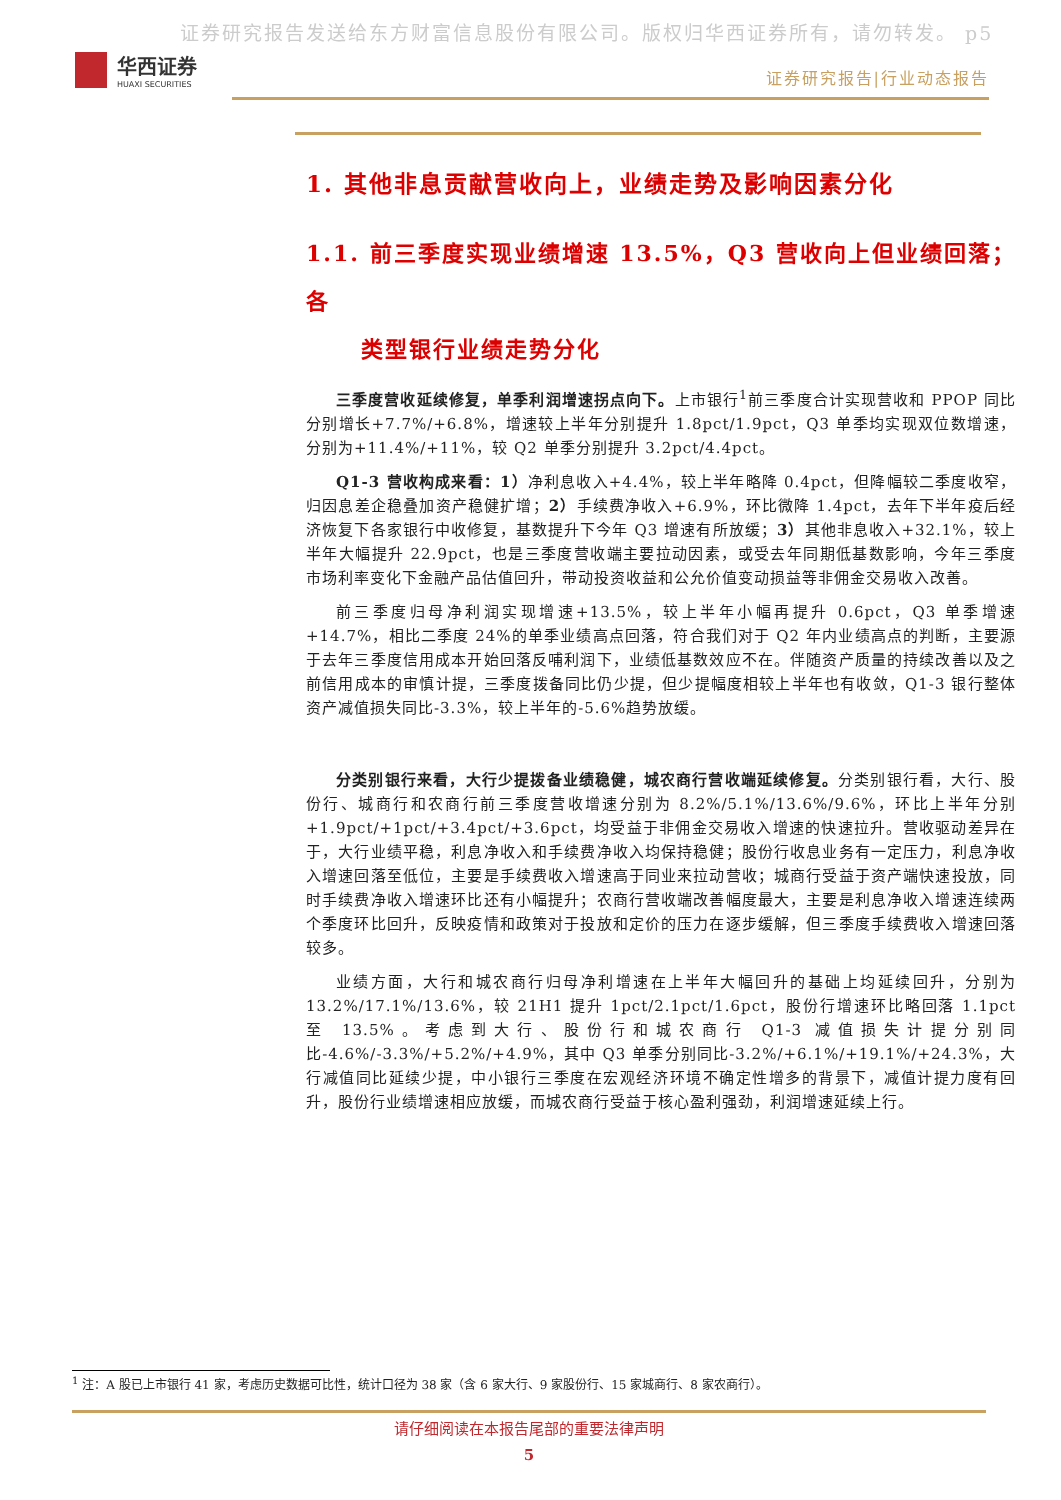证券研究报告发送给东方财富信息股份有限公司。版权归华西证券所有，请勿转发。 p5
华西证券
HUAXI SECURITIES
证券研究报告|行业动态报告
1. 其他非息贡献营收向上，业绩走势及影响因素分化
1.1. 前三季度实现业绩增速 13.5%，Q3 营收向上但业绩回落；各
类型银行业绩走势分化
三季度营收延续修复，单季利润增速拐点向下。上市银行<sup>1</sup>前三季度合计实现营收和 PPOP 同比分别增长+7.7%/+6.8%，增速较上半年分别提升 1.8pct/1.9pct，Q3 单季均实现双位数增速，分别为+11.4%/+11%，较 Q2 单季分别提升 3.2pct/4.4pct。
Q1-3 营收构成来看：1）净利息收入+4.4%，较上半年略降 0.4pct，但降幅较二季度收窄，归因息差企稳叠加资产稳健扩增；2）手续费净收入+6.9%，环比微降 1.4pct，去年下半年疫后经济恢复下各家银行中收修复，基数提升下今年 Q3 增速有所放缓；3）其他非息收入+32.1%，较上半年大幅提升 22.9pct，也是三季度营收端主要拉动因素，或受去年同期低基数影响，今年三季度市场利率变化下金融产品估值回升，带动投资收益和公允价值变动损益等非佣金交易收入改善。
前三季度归母净利润实现增速+13.5%，较上半年小幅再提升 0.6pct，Q3 单季增速+14.7%，相比二季度 24%的单季业绩高点回落，符合我们对于 Q2 年内业绩高点的判断，主要源于去年三季度信用成本开始回落反哺利润下，业绩低基数效应不在。伴随资产质量的持续改善以及之前信用成本的审慎计提，三季度拨备同比仍少提，但少提幅度相较上半年也有收敛，Q1-3 银行整体资产减值损失同比-3.3%，较上半年的-5.6%趋势放缓。
分类别银行来看，大行少提拨备业绩稳健，城农商行营收端延续修复。分类别银行看，大行、股份行、城商行和农商行前三季度营收增速分别为 8.2%/5.1%/13.6%/9.6%，环比上半年分别+1.9pct/+1pct/+3.4pct/+3.6pct，均受益于非佣金交易收入增速的快速拉升。营收驱动差异在于，大行业绩平稳，利息净收入和手续费净收入均保持稳健；股份行收息业务有一定压力，利息净收入增速回落至低位，主要是手续费收入增速高于同业来拉动营收；城商行受益于资产端快速投放，同时手续费净收入增速环比还有小幅提升；农商行营收端改善幅度最大，主要是利息净收入增速连续两个季度环比回升，反映疫情和政策对于投放和定价的压力在逐步缓解，但三季度手续费收入增速回落较多。
业绩方面，大行和城农商行归母净利增速在上半年大幅回升的基础上均延续回升，分别为 13.2%/17.1%/13.6%，较 21H1 提升 1pct/2.1pct/1.6pct，股份行增速环比略回落 1.1pct 至 13.5%。考虑到大行、股份行和城农商行 Q1-3 减值损失计提分别同比-4.6%/-3.3%/+5.2%/+4.9%，其中 Q3 单季分别同比-3.2%/+6.1%/+19.1%/+24.3%，大行减值同比延续少提，中小银行三季度在宏观经济环境不确定性增多的背景下，减值计提力度有回升，股份行业绩增速相应放缓，而城农商行受益于核心盈利强劲，利润增速延续上行。
<sup>1</sup> 注：A 股已上市银行 41 家，考虑历史数据可比性，统计口径为 38 家（含 6 家大行、9 家股份行、15 家城商行、8 家农商行）。
请仔细阅读在本报告尾部的重要法律声明
5